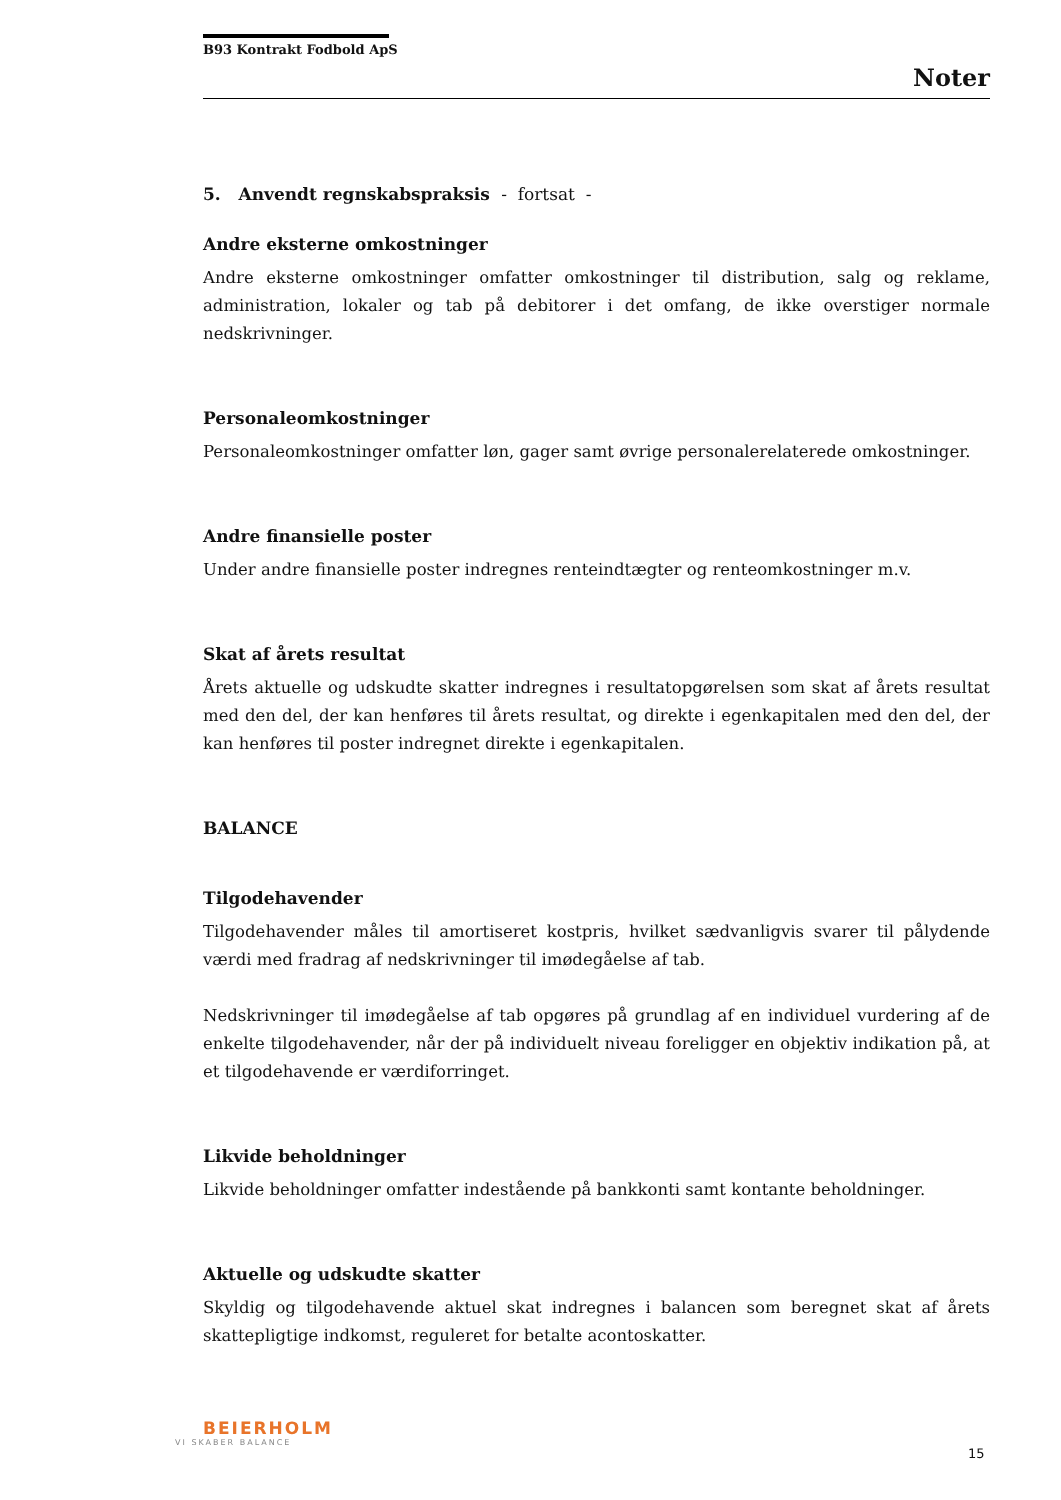B93 Kontrakt Fodbold ApS
Noter
5. Anvendt regnskabspraksis - fortsat -
Andre eksterne omkostninger
Andre eksterne omkostninger omfatter omkostninger til distribution, salg og reklame, administration, lokaler og tab på debitorer i det omfang, de ikke overstiger normale nedskrivninger.
Personaleomkostninger
Personaleomkostninger omfatter løn, gager samt øvrige personalerelaterede omkostninger.
Andre finansielle poster
Under andre finansielle poster indregnes renteindtægter og renteomkostninger m.v.
Skat af årets resultat
Årets aktuelle og udskudte skatter indregnes i resultatopgørelsen som skat af årets resultat med den del, der kan henføres til årets resultat, og direkte i egenkapitalen med den del, der kan henføres til poster indregnet direkte i egenkapitalen.
BALANCE
Tilgodehavender
Tilgodehavender måles til amortiseret kostpris, hvilket sædvanligvis svarer til pålydende værdi med fradrag af nedskrivninger til imødegåelse af tab.
Nedskrivninger til imødegåelse af tab opgøres på grundlag af en individuel vurdering af de enkelte tilgodehavender, når der på individuelt niveau foreligger en objektiv indikation på, at et tilgodehavende er værdiforringet.
Likvide beholdninger
Likvide beholdninger omfatter indestående på bankkonti samt kontante beholdninger.
Aktuelle og udskudte skatter
Skyldig og tilgodehavende aktuel skat indregnes i balancen som beregnet skat af årets skattepligtige indkomst, reguleret for betalte acontoskatter.
BEIERHOLM
VI SKABER BALANCE
15